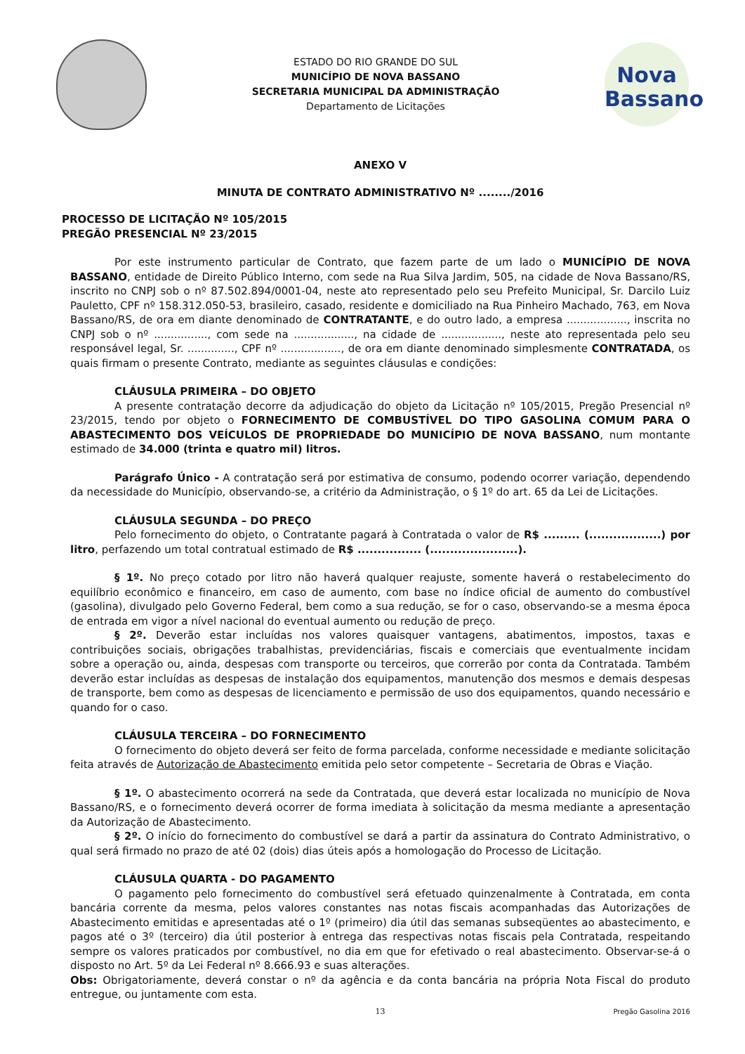ESTADO DO RIO GRANDE DO SUL
MUNICÍPIO DE NOVA BASSANO
SECRETARIA MUNICIPAL DA ADMINISTRAÇÃO
Departamento de Licitações
Nova
Bassano
ANEXO V
MINUTA DE CONTRATO ADMINISTRATIVO Nº ......../2016
PROCESSO DE LICITAÇÃO Nº 105/2015
PREGÃO PRESENCIAL Nº 23/2015
Por este instrumento particular de Contrato, que fazem parte de um lado o MUNICÍPIO DE NOVA BASSANO, entidade de Direito Público Interno, com sede na Rua Silva Jardim, 505, na cidade de Nova Bassano/RS, inscrito no CNPJ sob o nº 87.502.894/0001-04, neste ato representado pelo seu Prefeito Municipal, Sr. Darcilo Luiz Pauletto, CPF nº 158.312.050-53, brasileiro, casado, residente e domiciliado na Rua Pinheiro Machado, 763, em Nova Bassano/RS, de ora em diante denominado de CONTRATANTE, e do outro lado, a empresa .................., inscrita no CNPJ sob o nº ................, com sede na .................., na cidade de .................., neste ato representada pelo seu responsável legal, Sr. .............., CPF nº .................., de ora em diante denominado simplesmente CONTRATADA, os quais firmam o presente Contrato, mediante as seguintes cláusulas e condições:
CLÁUSULA PRIMEIRA – DO OBJETO
A presente contratação decorre da adjudicação do objeto da Licitação nº 105/2015, Pregão Presencial nº 23/2015, tendo por objeto o FORNECIMENTO DE COMBUSTÍVEL DO TIPO GASOLINA COMUM PARA O ABASTECIMENTO DOS VEÍCULOS DE PROPRIEDADE DO MUNICÍPIO DE NOVA BASSANO, num montante estimado de 34.000 (trinta e quatro mil) litros.
Parágrafo Único - A contratação será por estimativa de consumo, podendo ocorrer variação, dependendo da necessidade do Município, observando-se, a critério da Administração, o § 1º do art. 65 da Lei de Licitações.
CLÁUSULA SEGUNDA – DO PREÇO
Pelo fornecimento do objeto, o Contratante pagará à Contratada o valor de R$ ......... (..................) por litro, perfazendo um total contratual estimado de R$ ................ (......................).
§ 1º. No preço cotado por litro não haverá qualquer reajuste, somente haverá o restabelecimento do equilíbrio econômico e financeiro, em caso de aumento, com base no índice oficial de aumento do combustível (gasolina), divulgado pelo Governo Federal, bem como a sua redução, se for o caso, observando-se a mesma época de entrada em vigor a nível nacional do eventual aumento ou redução de preço.
§ 2º. Deverão estar incluídas nos valores quaisquer vantagens, abatimentos, impostos, taxas e contribuições sociais, obrigações trabalhistas, previdenciárias, fiscais e comerciais que eventualmente incidam sobre a operação ou, ainda, despesas com transporte ou terceiros, que correrão por conta da Contratada. Também deverão estar incluídas as despesas de instalação dos equipamentos, manutenção dos mesmos e demais despesas de transporte, bem como as despesas de licenciamento e permissão de uso dos equipamentos, quando necessário e quando for o caso.
CLÁUSULA TERCEIRA – DO FORNECIMENTO
O fornecimento do objeto deverá ser feito de forma parcelada, conforme necessidade e mediante solicitação feita através de Autorização de Abastecimento emitida pelo setor competente – Secretaria de Obras e Viação.
§ 1º. O abastecimento ocorrerá na sede da Contratada, que deverá estar localizada no município de Nova Bassano/RS, e o fornecimento deverá ocorrer de forma imediata à solicitação da mesma mediante a apresentação da Autorização de Abastecimento.
§ 2º. O início do fornecimento do combustível se dará a partir da assinatura do Contrato Administrativo, o qual será firmado no prazo de até 02 (dois) dias úteis após a homologação do Processo de Licitação.
CLÁUSULA QUARTA - DO PAGAMENTO
O pagamento pelo fornecimento do combustível será efetuado quinzenalmente à Contratada, em conta bancária corrente da mesma, pelos valores constantes nas notas fiscais acompanhadas das Autorizações de Abastecimento emitidas e apresentadas até o 1º (primeiro) dia útil das semanas subseqüentes ao abastecimento, e pagos até o 3º (terceiro) dia útil posterior à entrega das respectivas notas fiscais pela Contratada, respeitando sempre os valores praticados por combustível, no dia em que for efetivado o real abastecimento. Observar-se-á o disposto no Art. 5º da Lei Federal nº 8.666.93 e suas alterações.
Obs: Obrigatoriamente, deverá constar o nº da agência e da conta bancária na própria Nota Fiscal do produto entregue, ou juntamente com esta.
13 Pregão Gasolina 2016